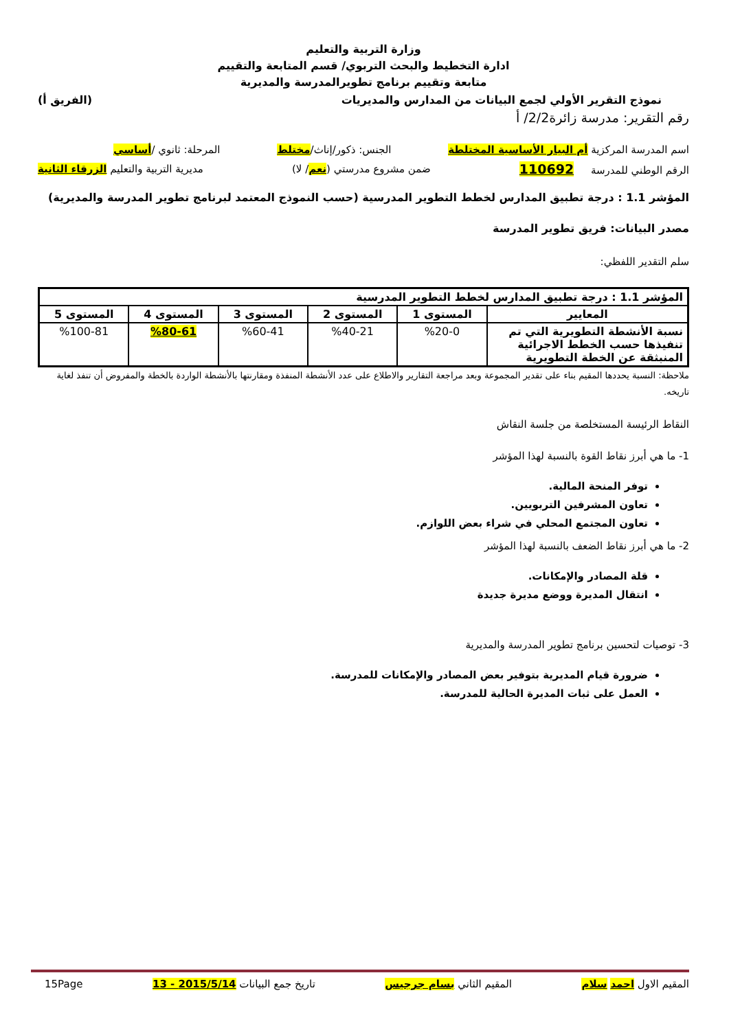وزارة التربية والتعليم
ادارة التخطيط والبحث التربوي/ قسم المتابعة والتقييم
متابعة وتقييم برنامج تطويرالمدرسة والمديرية
نموذج التقرير الأولي لجمع البيانات من المدارس والمديريات (الفريق أ)
رقم التقرير: مدرسة زائرة2/2/ أ
اسم المدرسة المركزية أم البيار الأساسية المختلطة الجنس: ذكور/إناث/مختلط المرحلة: ثانوي /أساسي
الرقم الوطني للمدرسة 110692 ضمن مشروع مدرستي (نعم/ لا) مديرية التربية والتعليم الزرقاء الثانية
المؤشر 1.1 : درجة تطبيق المدارس لخطط التطوير المدرسية (حسب النموذج المعتمد لبرنامج تطوير المدرسة والمديرية)
مصدر البيانات: فريق تطوير المدرسة
سلم التقدير اللفظي:
| المؤشر 1.1 : درجة تطبيق المدارس لخطط التطوير المدرسية | | | | | |
| --- | --- | --- | --- | --- | --- |
| المعايير | المستوى 1 | المستوى 2 | المستوى 3 | المستوى 4 | المستوى 5 |
| نسبة الأنشطة التطويرية التي تم تنفيذها حسب الخطط الاجرائية المنبثقة عن الخطة التطويرية | %20-0 | %40-21 | %60-41 | %80-61 | %100-81 |
ملاحظة: النسبة يحددها المقيم بناء على تقدير المجموعة وبعد مراجعة التقارير والاطلاع على عدد الأنشطة المنفذة ومقارنتها بالأنشطة الواردة بالخطة والمفروض أن تنفذ لغاية تاريخه.
النقاط الرئيسة المستخلصة من جلسة النقاش
1- ما هي أبرز نقاط القوة بالنسبة لهذا المؤشر
توفر المنحة المالية.
تعاون المشرفين التربويين.
تعاون المجتمع المحلي في شراء بعض اللوازم.
2- ما هي أبرز نقاط الضعف بالنسبة لهذا المؤشر
قلة المصادر والإمكانات.
انتقال المديرة ووضع مديرة جديدة
3- توصيات لتحسين برنامج تطوير المدرسة والمديرية
ضرورة قيام المديرية بتوفير بعض المصادر والإمكانات للمدرسة.
العمل على ثبات المديرة الحالية للمدرسة.
المقيم الاول احمد سلام المقيم الثاني بسام جرجيس تاريخ جمع البيانات 2015/5/14 - 13 15Page